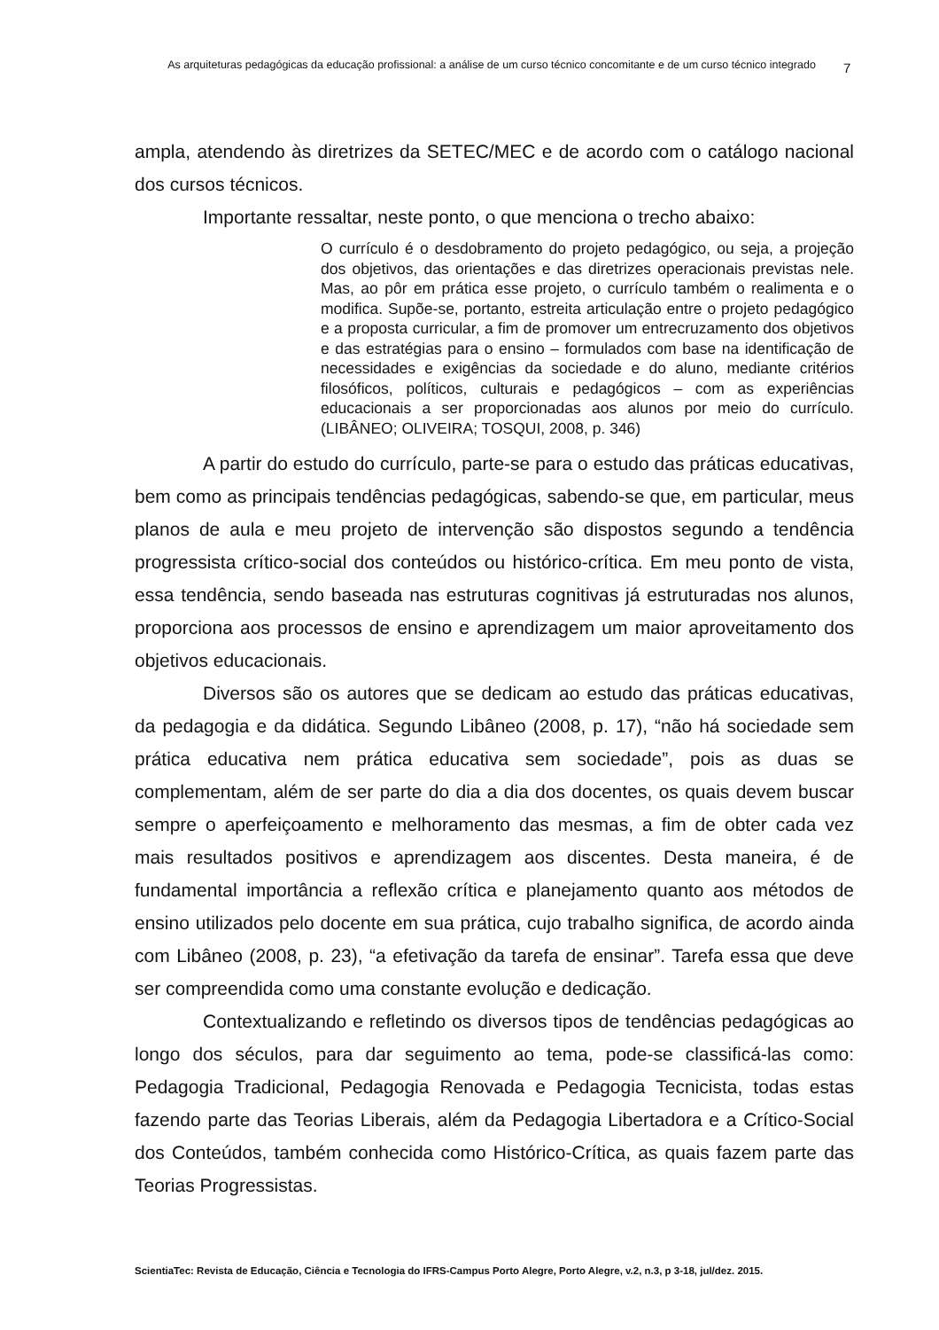As arquiteturas pedagógicas da educação profissional: a análise de um curso técnico concomitante e de um curso técnico integrado
7
ampla, atendendo às diretrizes da SETEC/MEC e de acordo com o catálogo nacional dos cursos técnicos.
Importante ressaltar, neste ponto, o que menciona o trecho abaixo:
O currículo é o desdobramento do projeto pedagógico, ou seja, a projeção dos objetivos, das orientações e das diretrizes operacionais previstas nele. Mas, ao pôr em prática esse projeto, o currículo também o realimenta e o modifica. Supõe-se, portanto, estreita articulação entre o projeto pedagógico e a proposta curricular, a fim de promover um entrecruzamento dos objetivos e das estratégias para o ensino – formulados com base na identificação de necessidades e exigências da sociedade e do aluno, mediante critérios filosóficos, políticos, culturais e pedagógicos – com as experiências educacionais a ser proporcionadas aos alunos por meio do currículo. (LIBÂNEO; OLIVEIRA; TOSQUI, 2008, p. 346)
A partir do estudo do currículo, parte-se para o estudo das práticas educativas, bem como as principais tendências pedagógicas, sabendo-se que, em particular, meus planos de aula e meu projeto de intervenção são dispostos segundo a tendência progressista crítico-social dos conteúdos ou histórico-crítica. Em meu ponto de vista, essa tendência, sendo baseada nas estruturas cognitivas já estruturadas nos alunos, proporciona aos processos de ensino e aprendizagem um maior aproveitamento dos objetivos educacionais.
Diversos são os autores que se dedicam ao estudo das práticas educativas, da pedagogia e da didática. Segundo Libâneo (2008, p. 17), “não há sociedade sem prática educativa nem prática educativa sem sociedade”, pois as duas se complementam, além de ser parte do dia a dia dos docentes, os quais devem buscar sempre o aperfeiçoamento e melhoramento das mesmas, a fim de obter cada vez mais resultados positivos e aprendizagem aos discentes. Desta maneira, é de fundamental importância a reflexão crítica e planejamento quanto aos métodos de ensino utilizados pelo docente em sua prática, cujo trabalho significa, de acordo ainda com Libâneo (2008, p. 23), “a efetivação da tarefa de ensinar”. Tarefa essa que deve ser compreendida como uma constante evolução e dedicação.
Contextualizando e refletindo os diversos tipos de tendências pedagógicas ao longo dos séculos, para dar seguimento ao tema, pode-se classificá-las como: Pedagogia Tradicional, Pedagogia Renovada e Pedagogia Tecnicista, todas estas fazendo parte das Teorias Liberais, além da Pedagogia Libertadora e a Crítico-Social dos Conteúdos, também conhecida como Histórico-Crítica, as quais fazem parte das Teorias Progressistas.
ScientiaTec: Revista de Educação, Ciência e Tecnologia do IFRS-Campus Porto Alegre, Porto Alegre, v.2, n.3, p 3-18, jul/dez. 2015.